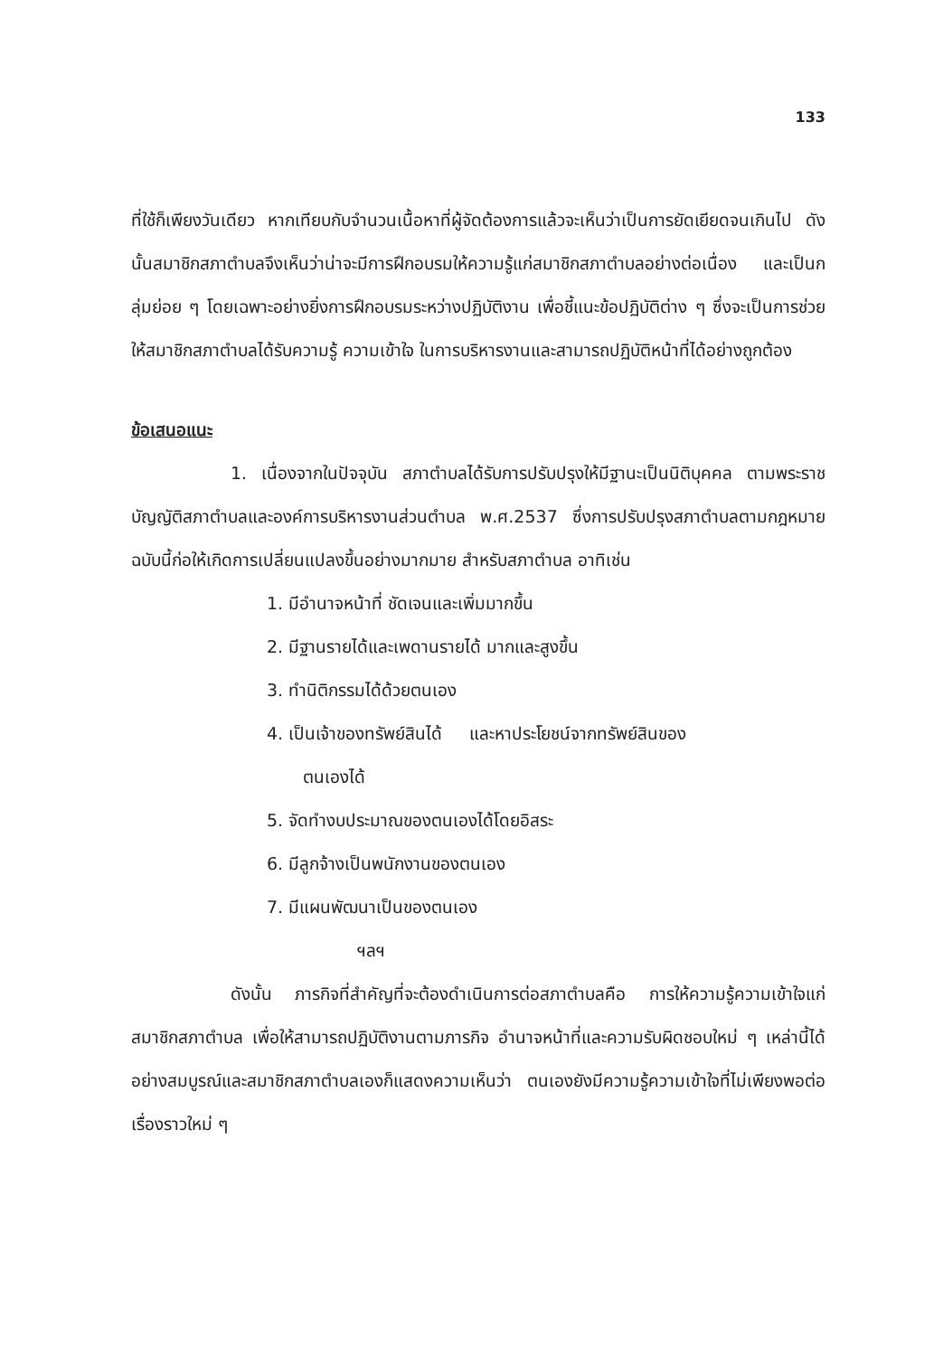133
ที่ใช้ก็เพียงวันเดียว หากเทียบกับจำนวนเนื้อหาที่ผู้จัดต้องการแล้วจะเห็นว่าเป็นการยัดเยียดจนเกินไป ดังนั้นสมาชิกสภาตำบลจึงเห็นว่าน่าจะมีการฝึกอบรมให้ความรู้แก่สมาชิกสภาตำบลอย่างต่อเนื่อง และเป็นกลุ่มย่อย ๆ โดยเฉพาะอย่างยิ่งการฝึกอบรมระหว่างปฏิบัติงาน เพื่อชี้แนะข้อปฏิบัติต่าง ๆ ซึ่งจะเป็นการช่วยให้สมาชิกสภาตำบลได้รับความรู้ ความเข้าใจ ในการบริหารงานและสามารถปฏิบัติหน้าที่ได้อย่างถูกต้อง
ข้อเสนอแนะ
1. เนื่องจากในปัจจุบัน สภาตำบลได้รับการปรับปรุงให้มีฐานะเป็นนิติบุคคล ตามพระราชบัญญัติสภาตำบลและองค์การบริหารงานส่วนตำบล พ.ศ.2537 ซึ่งการปรับปรุงสภาตำบลตามกฎหมายฉบับนี้ก่อให้เกิดการเปลี่ยนแปลงขึ้นอย่างมากมาย สำหรับสภาตำบล อาทิเช่น
1. มีอำนาจหน้าที่ ชัดเจนและเพิ่มมากขึ้น
2. มีฐานรายได้และเพดานรายได้ มากและสูงขึ้น
3. ทำนิติกรรมได้ด้วยตนเอง
4. เป็นเจ้าของทรัพย์สินได้ และหาประโยชน์จากทรัพย์สินของ
ตนเองได้
5. จัดทำงบประมาณของตนเองได้โดยอิสระ
6. มีลูกจ้างเป็นพนักงานของตนเอง
7. มีแผนพัฒนาเป็นของตนเอง
ฯลฯ
ดังนั้น ภารกิจที่สำคัญที่จะต้องดำเนินการต่อสภาตำบลคือ การให้ความรู้ความเข้าใจแก่สมาชิกสภาตำบล เพื่อให้สามารถปฏิบัติงานตามภารกิจ อำนาจหน้าที่และความรับผิดชอบใหม่ ๆ เหล่านี้ได้อย่างสมบูรณ์และสมาชิกสภาตำบลเองก็แสดงความเห็นว่า ตนเองยังมีความรู้ความเข้าใจที่ไม่เพียงพอต่อเรื่องราวใหม่ ๆ